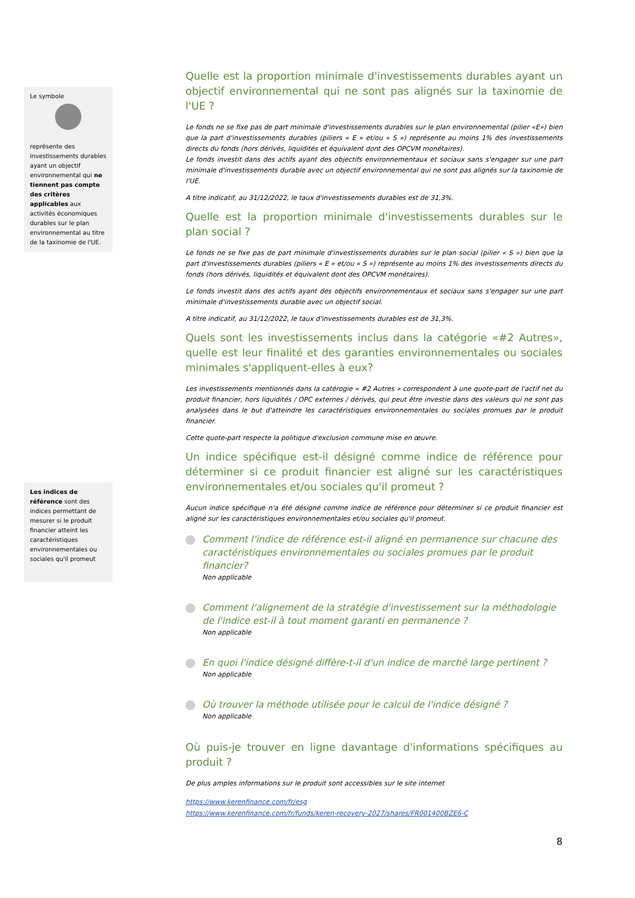Le symbole
représente des investissements durables ayant un objectif environnemental qui ne tiennent pas compte des critères applicables aux activités économiques durables sur le plan environnemental au titre de la taxinomie de l'UE.
Les indices de référence sont des indices permettant de mesurer si le produit financier atteint les caractéristiques environnementales ou sociales qu'il promeut
Quelle est la proportion minimale d'investissements durables ayant un objectif environnemental qui ne sont pas alignés sur la taxinomie de l'UE ?
Le fonds ne se fixe pas de part minimale d'investissements durables sur le plan environnemental (pilier «E») bien que la part d'investissements durables (piliers « E » et/ou « S ») représente au moins 1% des investissements directs du fonds (hors dérivés, liquidités et équivalent dont des OPCVM monétaires).
Le fonds investit dans des actifs ayant des objectifs environnementaux et sociaux sans s'engager sur une part minimale d'investissements durable avec un objectif environnemental qui ne sont pas alignés sur la taxinomie de l'UE.
A titre indicatif, au 31/12/2022, le taux d'investissements durables est de 31,3%.
Quelle est la proportion minimale d'investissements durables sur le plan social ?
Le fonds ne se fixe pas de part minimale d'investissements durables sur le plan social (pilier « S ») bien que la part d'investissements durables (piliers « E » et/ou « S ») représente au moins 1% des investissements directs du fonds (hors dérivés, liquidités et équivalent dont des OPCVM monétaires).
Le fonds investit dans des actifs ayant des objectifs environnementaux et sociaux sans s'engager sur une part minimale d'investissements durable avec un objectif social.
A titre indicatif, au 31/12/2022, le taux d'investissements durables est de 31,3%.
Quels sont les investissements inclus dans la catégorie «#2 Autres», quelle est leur finalité et des garanties environnementales ou sociales minimales s'appliquent-elles à eux?
Les investissements mentionnés dans la catérogie « #2 Autres » correspondent à une quote-part de l'actif net du produit financier, hors liquidités / OPC externes / dérivés, qui peut être investie dans des valeurs qui ne sont pas analysées dans le but d'atteindre les caractéristiques environnementales ou sociales promues par le produit financier.
Cette quote-part respecte la politique d'exclusion commune mise en œuvre.
Un indice spécifique est-il désigné comme indice de référence pour déterminer si ce produit financier est aligné sur les caractéristiques environnementales et/ou sociales qu'il promeut ?
Aucun indice spécifique n'a été désigné comme indice de référence pour déterminer si ce produit financier est aligné sur les caractéristiques environnementales et/ou sociales qu'il promeut.
Comment l'indice de référence est-il aligné en permanence sur chacune des caractéristiques environnementales ou sociales promues par le produit financier?
Non applicable
Comment l'alignement de la stratégie d'investissement sur la méthodologie de l'indice est-il à tout moment garanti en permanence ?
Non applicable
En quoi l'indice désigné diffère-t-il d'un indice de marché large pertinent ?
Non applicable
Où trouver la méthode utilisée pour le calcul de l'indice désigné ?
Non applicable
Où puis-je trouver en ligne davantage d'informations spécifiques au produit ?
De plus amples informations sur le produit sont accessibles sur le site internet
https://www.kerenfinance.com/fr/esg
https://www.kerenfinance.com/fr/funds/keren-recovery-2027/shares/FR001400BZE6-C
8